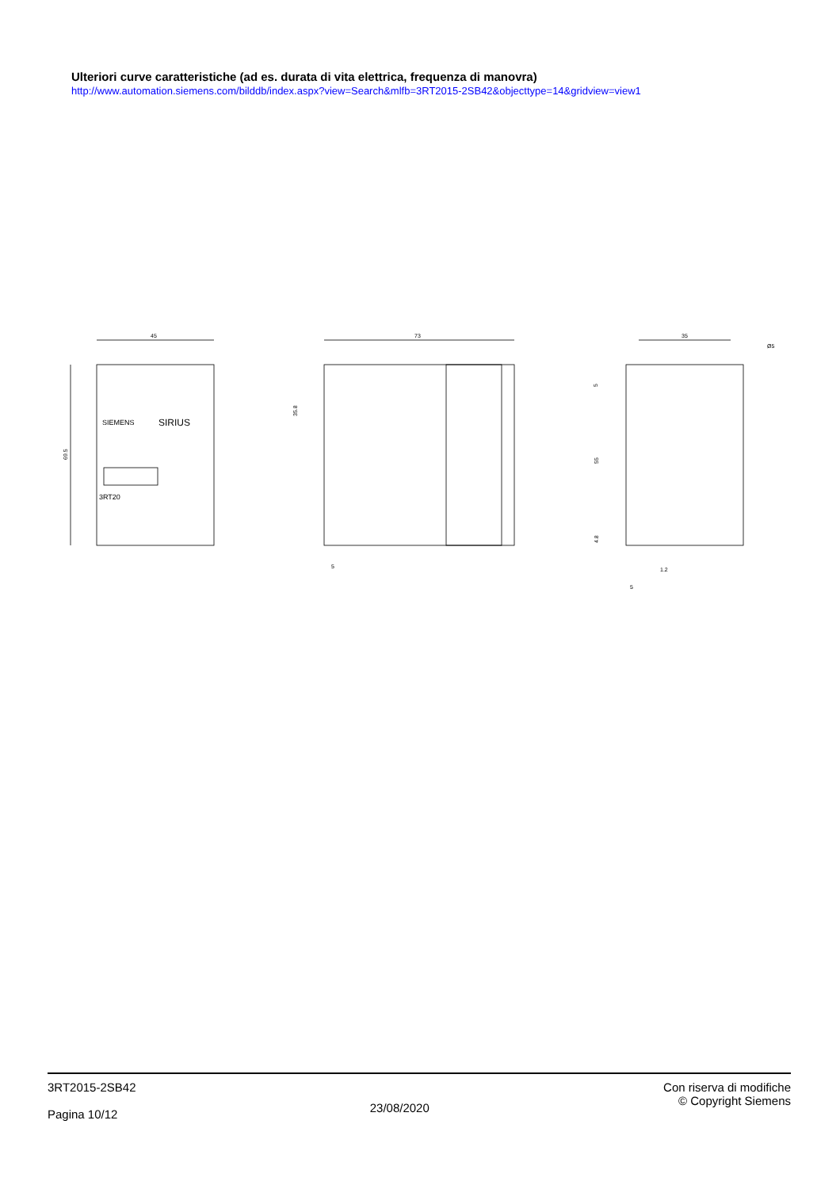Ulteriori curve caratteristiche (ad es. durata di vita elettrica, frequenza di manovra)
http://www.automation.siemens.com/bilddb/index.aspx?view=Search&mlfb=3RT2015-2SB42&objecttype=14&gridview=view1
45
69.5
SIEMENS
SIRIUS
3RT20
73
5
35.8
35
Ø5
55
5
4.8
1.2
5
3RT2015-2SB42
Pagina 10/12
23/08/2020
Con riserva di modifiche
© Copyright Siemens